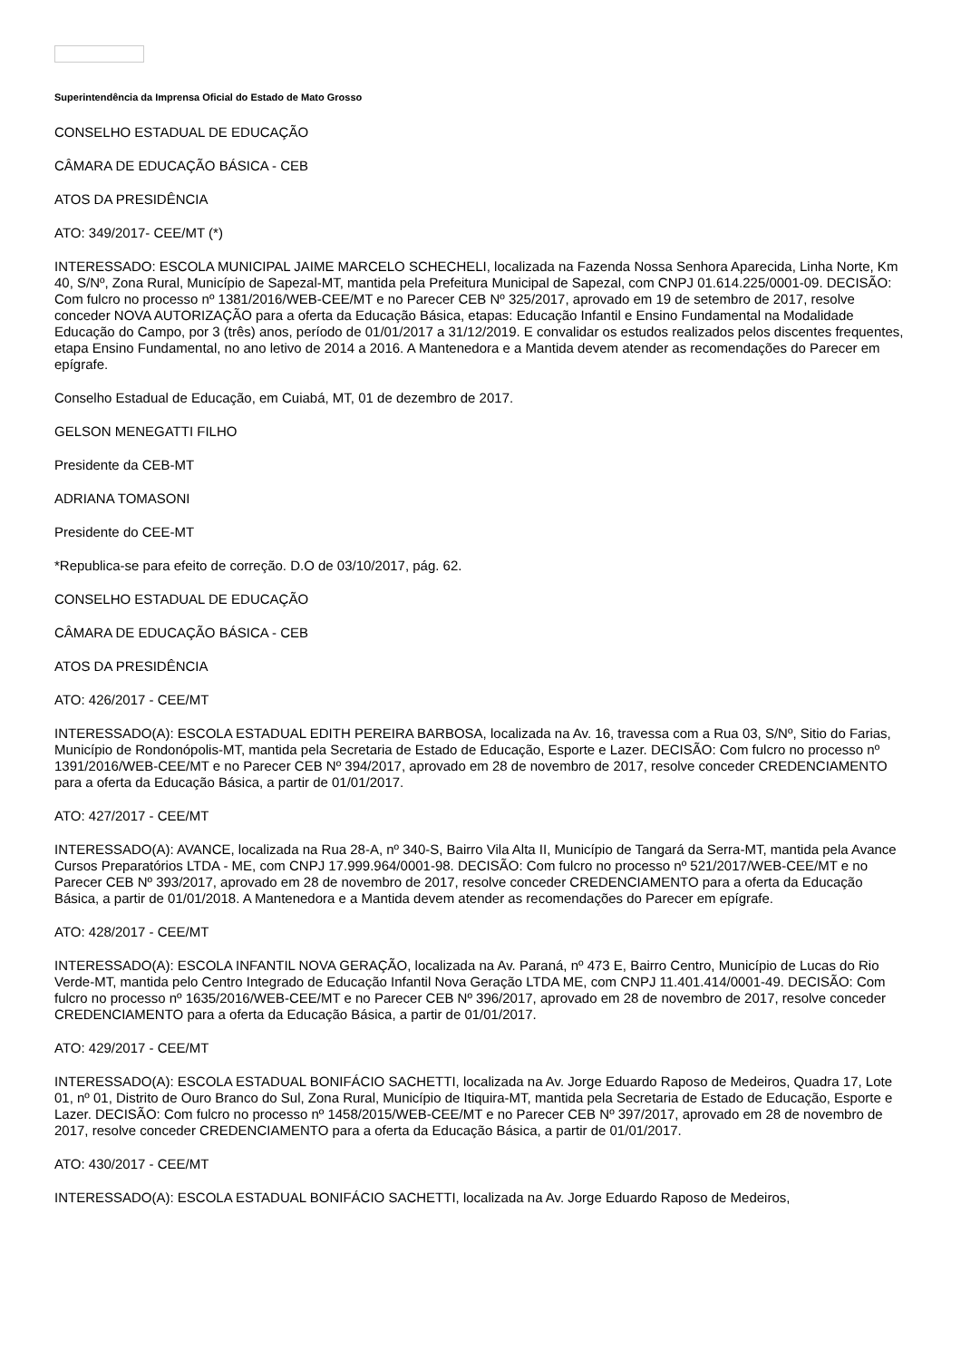Superintendência da Imprensa Oficial do Estado de Mato Grosso
CONSELHO ESTADUAL DE EDUCAÇÃO
CÂMARA DE EDUCAÇÃO BÁSICA - CEB
ATOS DA PRESIDÊNCIA
ATO: 349/2017- CEE/MT (*)
INTERESSADO: ESCOLA MUNICIPAL JAIME MARCELO SCHECHELI, localizada na Fazenda Nossa Senhora Aparecida, Linha Norte, Km 40, S/Nº, Zona Rural, Município de Sapezal-MT, mantida pela Prefeitura Municipal de Sapezal, com CNPJ 01.614.225/0001-09. DECISÃO: Com fulcro no processo nº 1381/2016/WEB-CEE/MT e no Parecer CEB Nº 325/2017, aprovado em 19 de setembro de 2017, resolve conceder NOVA AUTORIZAÇÃO para a oferta da Educação Básica, etapas: Educação Infantil e Ensino Fundamental na Modalidade Educação do Campo, por 3 (três) anos, período de 01/01/2017 a 31/12/2019. E convalidar os estudos realizados pelos discentes frequentes, etapa Ensino Fundamental, no ano letivo de 2014 a 2016. A Mantenedora e a Mantida devem atender as recomendações do Parecer em epígrafe.
Conselho Estadual de Educação, em Cuiabá, MT, 01 de dezembro de 2017.
GELSON MENEGATTI FILHO
Presidente da CEB-MT
ADRIANA TOMASONI
Presidente do CEE-MT
*Republica-se para efeito de correção. D.O de 03/10/2017, pág. 62.
CONSELHO ESTADUAL DE EDUCAÇÃO
CÂMARA DE EDUCAÇÃO BÁSICA - CEB
ATOS DA PRESIDÊNCIA
ATO: 426/2017 - CEE/MT
INTERESSADO(A): ESCOLA ESTADUAL EDITH PEREIRA BARBOSA, localizada na Av. 16, travessa com a Rua 03, S/Nº, Sitio do Farias, Município de Rondonópolis-MT, mantida pela Secretaria de Estado de Educação, Esporte e Lazer. DECISÃO: Com fulcro no processo nº 1391/2016/WEB-CEE/MT e no Parecer CEB Nº 394/2017, aprovado em 28 de novembro de 2017, resolve conceder CREDENCIAMENTO para a oferta da Educação Básica, a partir de 01/01/2017.
ATO: 427/2017 - CEE/MT
INTERESSADO(A): AVANCE, localizada na Rua 28-A, nº 340-S, Bairro Vila Alta II, Município de Tangará da Serra-MT, mantida pela Avance Cursos Preparatórios LTDA - ME, com CNPJ 17.999.964/0001-98. DECISÃO: Com fulcro no processo nº 521/2017/WEB-CEE/MT e no Parecer CEB Nº 393/2017, aprovado em 28 de novembro de 2017, resolve conceder CREDENCIAMENTO para a oferta da Educação Básica, a partir de 01/01/2018. A Mantenedora e a Mantida devem atender as recomendações do Parecer em epígrafe.
ATO: 428/2017 - CEE/MT
INTERESSADO(A): ESCOLA INFANTIL NOVA GERAÇÃO, localizada na Av. Paraná, nº 473 E, Bairro Centro, Município de Lucas do Rio Verde-MT, mantida pelo Centro Integrado de Educação Infantil Nova Geração LTDA ME, com CNPJ 11.401.414/0001-49. DECISÃO: Com fulcro no processo nº 1635/2016/WEB-CEE/MT e no Parecer CEB Nº 396/2017, aprovado em 28 de novembro de 2017, resolve conceder CREDENCIAMENTO para a oferta da Educação Básica, a partir de 01/01/2017.
ATO: 429/2017 - CEE/MT
INTERESSADO(A): ESCOLA ESTADUAL BONIFÁCIO SACHETTI, localizada na Av. Jorge Eduardo Raposo de Medeiros, Quadra 17, Lote 01, nº 01, Distrito de Ouro Branco do Sul, Zona Rural, Município de Itiquira-MT, mantida pela Secretaria de Estado de Educação, Esporte e Lazer. DECISÃO: Com fulcro no processo nº 1458/2015/WEB-CEE/MT e no Parecer CEB Nº 397/2017, aprovado em 28 de novembro de 2017, resolve conceder CREDENCIAMENTO para a oferta da Educação Básica, a partir de 01/01/2017.
ATO: 430/2017 - CEE/MT
INTERESSADO(A): ESCOLA ESTADUAL BONIFÁCIO SACHETTI, localizada na Av. Jorge Eduardo Raposo de Medeiros,